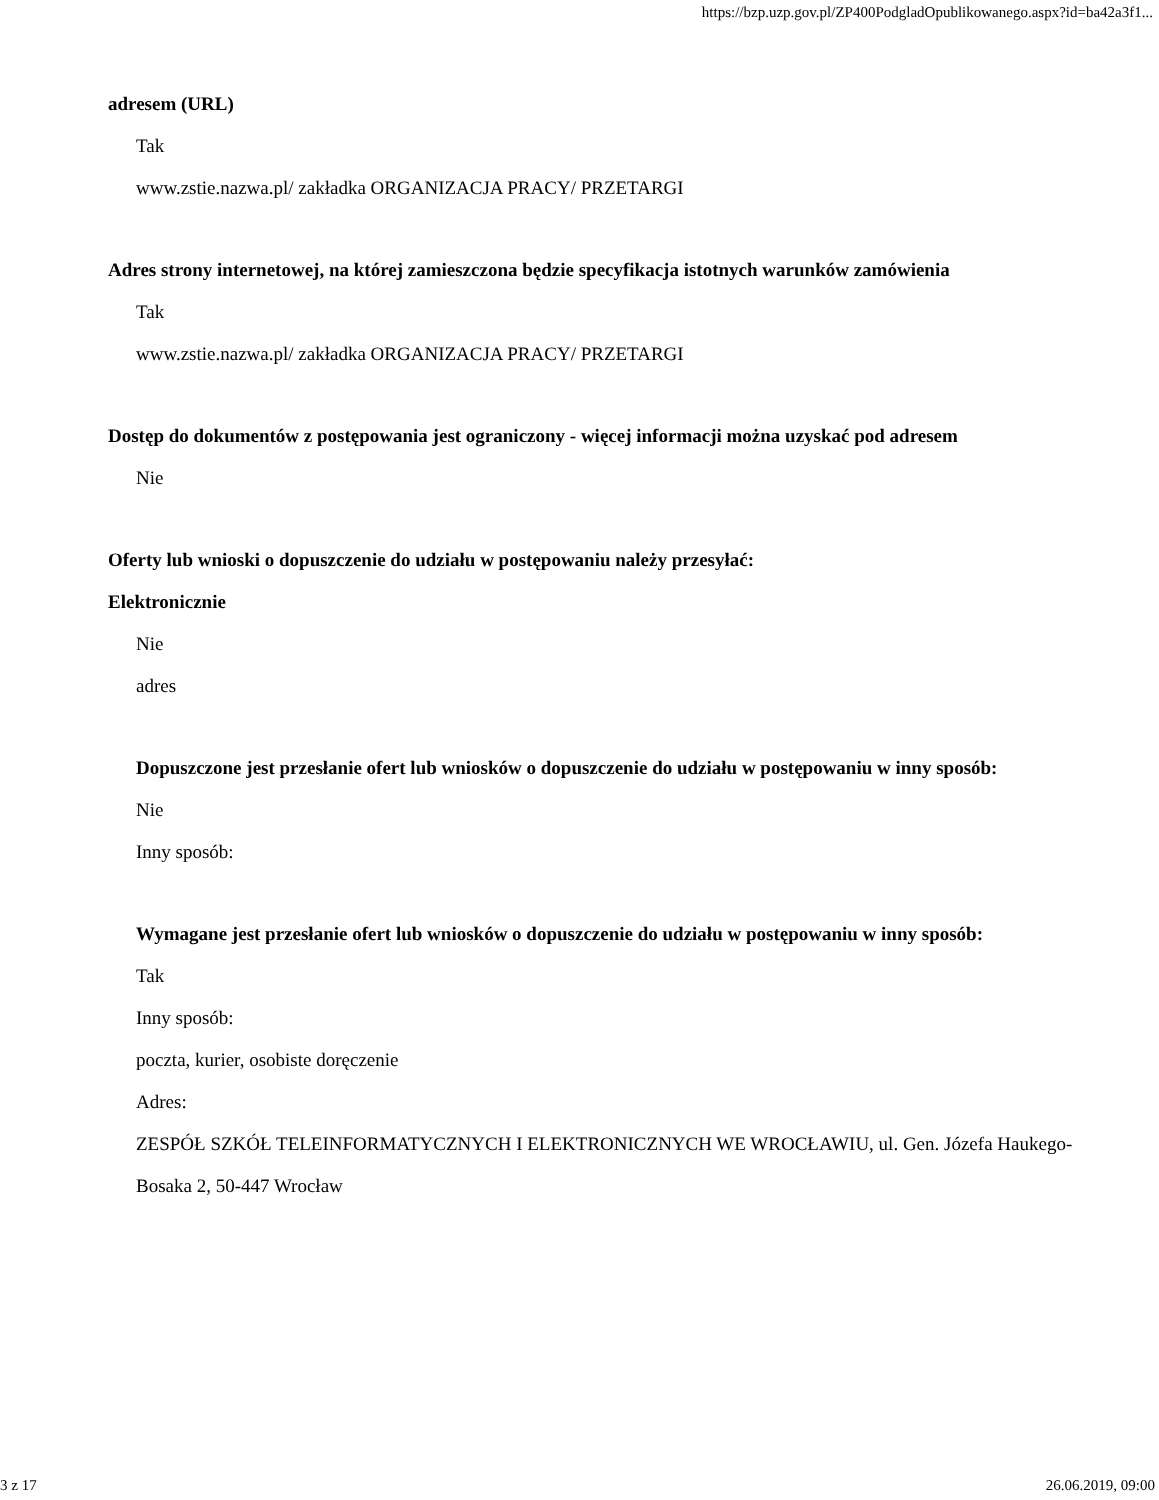https://bzp.uzp.gov.pl/ZP400PodgladOpublikowanego.aspx?id=ba42a3f1...
adresem (URL)
Tak
www.zstie.nazwa.pl/ zakładka ORGANIZACJA PRACY/ PRZETARGI
Adres strony internetowej, na której zamieszczona będzie specyfikacja istotnych warunków zamówienia
Tak
www.zstie.nazwa.pl/ zakładka ORGANIZACJA PRACY/ PRZETARGI
Dostęp do dokumentów z postępowania jest ograniczony - więcej informacji można uzyskać pod adresem
Nie
Oferty lub wnioski o dopuszczenie do udziału w postępowaniu należy przesyłać:
Elektronicznie
Nie
adres
Dopuszczone jest przesłanie ofert lub wniosków o dopuszczenie do udziału w postępowaniu w inny sposób:
Nie
Inny sposób:
Wymagane jest przesłanie ofert lub wniosków o dopuszczenie do udziału w postępowaniu w inny sposób:
Tak
Inny sposób:
poczta, kurier, osobiste doręczenie
Adres:
ZESPÓŁ SZKÓŁ TELEINFORMATYCZNYCH I ELEKTRONICZNYCH WE WROCŁAWIU, ul. Gen. Józefa Haukego-Bosaka 2, 50-447 Wrocław
3 z 17 26.06.2019, 09:00